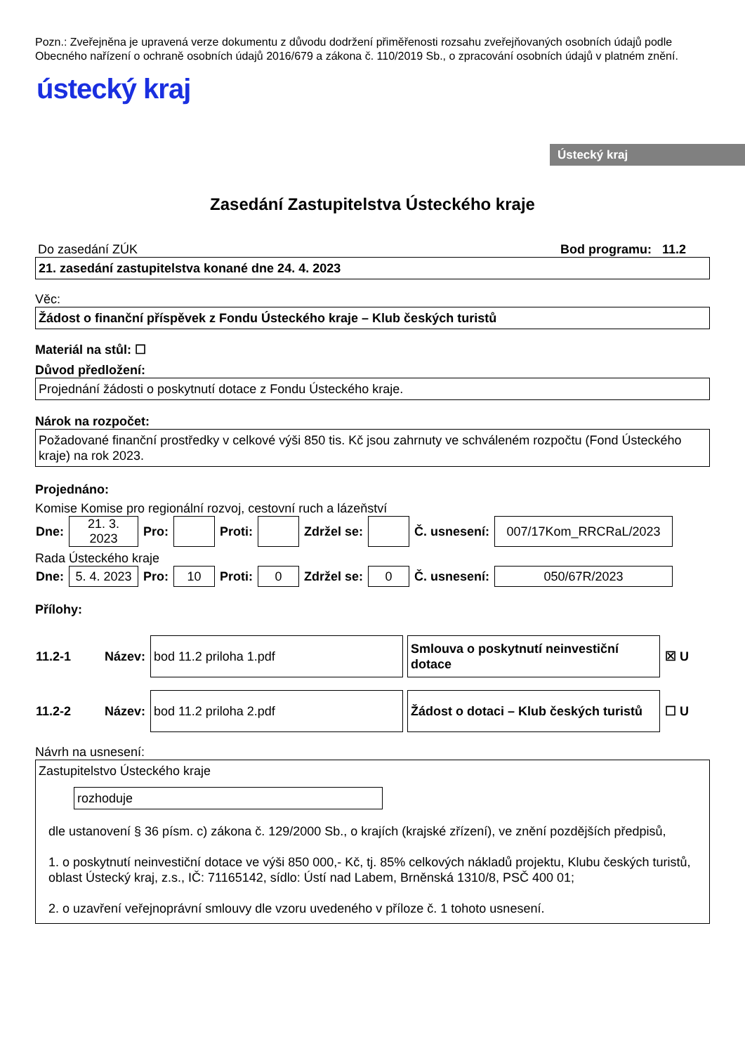Ústecký kraj
Pozn.: Zveřejněna je upravená verze dokumentu z důvodu dodržení přiměřenosti rozsahu zveřejňovaných osobních údajů podle Obecného nařízení o ochraně osobních údajů 2016/679 a zákona č. 110/2019 Sb., o zpracování osobních údajů v platném znění.
ústecký kraj
Zasedání Zastupitelstva Ústeckého kraje
Do zasedání ZÚK Bod programu: 11.2
21. zasedání zastupitelstva konané dne 24. 4. 2023
Věc:
Žádost o finanční příspěvek z Fondu Ústeckého kraje – Klub českých turistů
Materiál na stůl: ☐
Důvod předložení:
Projednání žádosti o poskytnutí dotace z Fondu Ústeckého kraje.
Nárok na rozpočet:
Požadované finanční prostředky v celkové výši 850 tis. Kč jsou zahrnuty ve schváleném rozpočtu (Fond Ústeckého kraje) na rok 2023.
Projednáno:
Komise Komise pro regionální rozvoj, cestovní ruch a lázeňství
| Dne: | 21. 3. 2023 | Pro: | | Proti: | | Zdržel se: | | Č. usnesení: | 007/17Kom_RRCRaL/2023 |
Rada Ústeckého kraje
| Dne: | 5. 4. 2023 | Pro: | 10 | Proti: | 0 | Zdržel se: | 0 | Č. usnesení: | 050/67R/2023 |
Přílohy:
| 11.2-1 | Název: | bod 11.2 priloha 1.pdf | Smlouva o poskytnutí neinvestiční dotace | ☒ U |
| 11.2-2 | Název: | bod 11.2 priloha 2.pdf | Žádost o dotaci – Klub českých turistů | ☐ U |
Návrh na usnesení:
Zastupitelstvo Ústeckého kraje
rozhoduje
dle ustanovení § 36 písm. c) zákona č. 129/2000 Sb., o krajích (krajské zřízení), ve znění pozdějších předpisů,
1. o poskytnutí neinvestiční dotace ve výši 850 000,- Kč, tj. 85% celkových nákladů projektu, Klubu českých turistů, oblast Ústecký kraj, z.s., IČ: 71165142, sídlo: Ústí nad Labem, Brněnská 1310/8, PSČ 400 01;
2. o uzavření veřejnoprávní smlouvy dle vzoru uvedeného v příloze č. 1 tohoto usnesení.